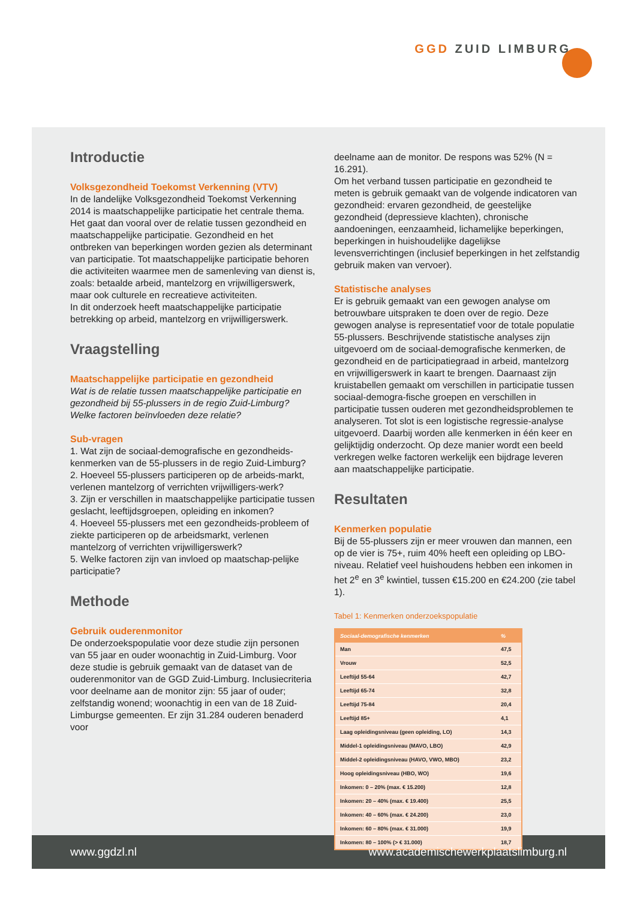GGD ZUID LIMBURG
Introductie
Volksgezondheid Toekomst Verkenning (VTV)
In de landelijke Volksgezondheid Toekomst Verkenning 2014 is maatschappelijke participatie het centrale thema. Het gaat dan vooral over de relatie tussen gezondheid en maatschappelijke participatie. Gezondheid en het ontbreken van beperkingen worden gezien als determinant van participatie. Tot maatschappelijke participatie behoren die activiteiten waarmee men de samenleving van dienst is, zoals: betaalde arbeid, mantelzorg en vrijwilligerswerk, maar ook culturele en recreatieve activiteiten.
In dit onderzoek heeft maatschappelijke participatie betrekking op arbeid, mantelzorg en vrijwilligerswerk.
Vraagstelling
Maatschappelijke participatie en gezondheid
Wat is de relatie tussen maatschappelijke participatie en gezondheid bij 55-plussers in de regio Zuid-Limburg? Welke factoren beïnvloeden deze relatie?
Sub-vragen
1. Wat zijn de sociaal-demografische en gezondheids-kenmerken van de 55-plussers in de regio Zuid-Limburg?
2. Hoeveel 55-plussers participeren op de arbeids-markt, verlenen mantelzorg of verrichten vrijwilligers-werk?
3. Zijn er verschillen in maatschappelijke participatie tussen geslacht, leeftijdsgroepen, opleiding en inkomen?
4. Hoeveel 55-plussers met een gezondheids-probleem of ziekte participeren op de arbeidsmarkt, verlenen mantelzorg of verrichten vrijwilligerswerk?
5. Welke factoren zijn van invloed op maatschap-pelijke participatie?
Methode
Gebruik ouderenmonitor
De onderzoekspopulatie voor deze studie zijn personen van 55 jaar en ouder woonachtig in Zuid-Limburg. Voor deze studie is gebruik gemaakt van de dataset van de ouderenmonitor van de GGD Zuid-Limburg. Inclusiecriteria voor deelname aan de monitor zijn: 55 jaar of ouder; zelfstandig wonend; woonachtig in een van de 18 Zuid-Limburgse gemeenten. Er zijn 31.284 ouderen benaderd voor
deelname aan de monitor. De respons was 52% (N = 16.291).
Om het verband tussen participatie en gezondheid te meten is gebruik gemaakt van de volgende indicatoren van gezondheid: ervaren gezondheid, de geestelijke gezondheid (depressieve klachten), chronische aandoeningen, eenzaamheid, lichamelijke beperkingen, beperkingen in huishoudelijke dagelijkse levensverrichtingen (inclusief beperkingen in het zelfstandig gebruik maken van vervoer).
Statistische analyses
Er is gebruik gemaakt van een gewogen analyse om betrouwbare uitspraken te doen over de regio. Deze gewogen analyse is representatief voor de totale populatie 55-plussers. Beschrijvende statistische analyses zijn uitgevoerd om de sociaal-demografische kenmerken, de gezondheid en de participatiegraad in arbeid, mantelzorg en vrijwilligerswerk in kaart te brengen. Daarnaast zijn kruistabellen gemaakt om verschillen in participatie tussen sociaal-demogra-fische groepen en verschillen in participatie tussen ouderen met gezondheidsproblemen te analyseren. Tot slot is een logistische regressie-analyse uitgevoerd. Daarbij worden alle kenmerken in één keer en gelijktijdig onderzocht. Op deze manier wordt een beeld verkregen welke factoren werkelijk een bijdrage leveren aan maatschappelijke participatie.
Resultaten
Kenmerken populatie
Bij de 55-plussers zijn er meer vrouwen dan mannen, een op de vier is 75+, ruim 40% heeft een opleiding op LBO-niveau. Relatief veel huishoudens hebben een inkomen in het 2<sup>e</sup> en 3<sup>e</sup> kwintiel, tussen €15.200 en €24.200 (zie tabel 1).
Tabel 1: Kenmerken onderzoekspopulatie
| Sociaal-demografische kenmerken | % |
| --- | --- |
| Man | 47,5 |
| Vrouw | 52,5 |
| Leeftijd 55-64 | 42,7 |
| Leeftijd 65-74 | 32,8 |
| Leeftijd 75-84 | 20,4 |
| Leeftijd 85+ | 4,1 |
| Laag opleidingsniveau (geen opleiding, LO) | 14,3 |
| Middel-1 opleidingsniveau (MAVO, LBO) | 42,9 |
| Middel-2 opleidingsniveau (HAVO, VWO, MBO) | 23,2 |
| Hoog opleidingsniveau (HBO, WO) | 19,6 |
| Inkomen: 0 – 20% (max. € 15.200) | 12,8 |
| Inkomen: 20 – 40% (max. € 19.400) | 25,5 |
| Inkomen: 40 – 60% (max. € 24.200) | 23,0 |
| Inkomen: 60 – 80% (max. € 31.000) | 19,9 |
| Inkomen: 80 – 100% (> € 31.000) | 18,7 |
www.ggdzl.nl www.academischewerkplaatslimburg.nl